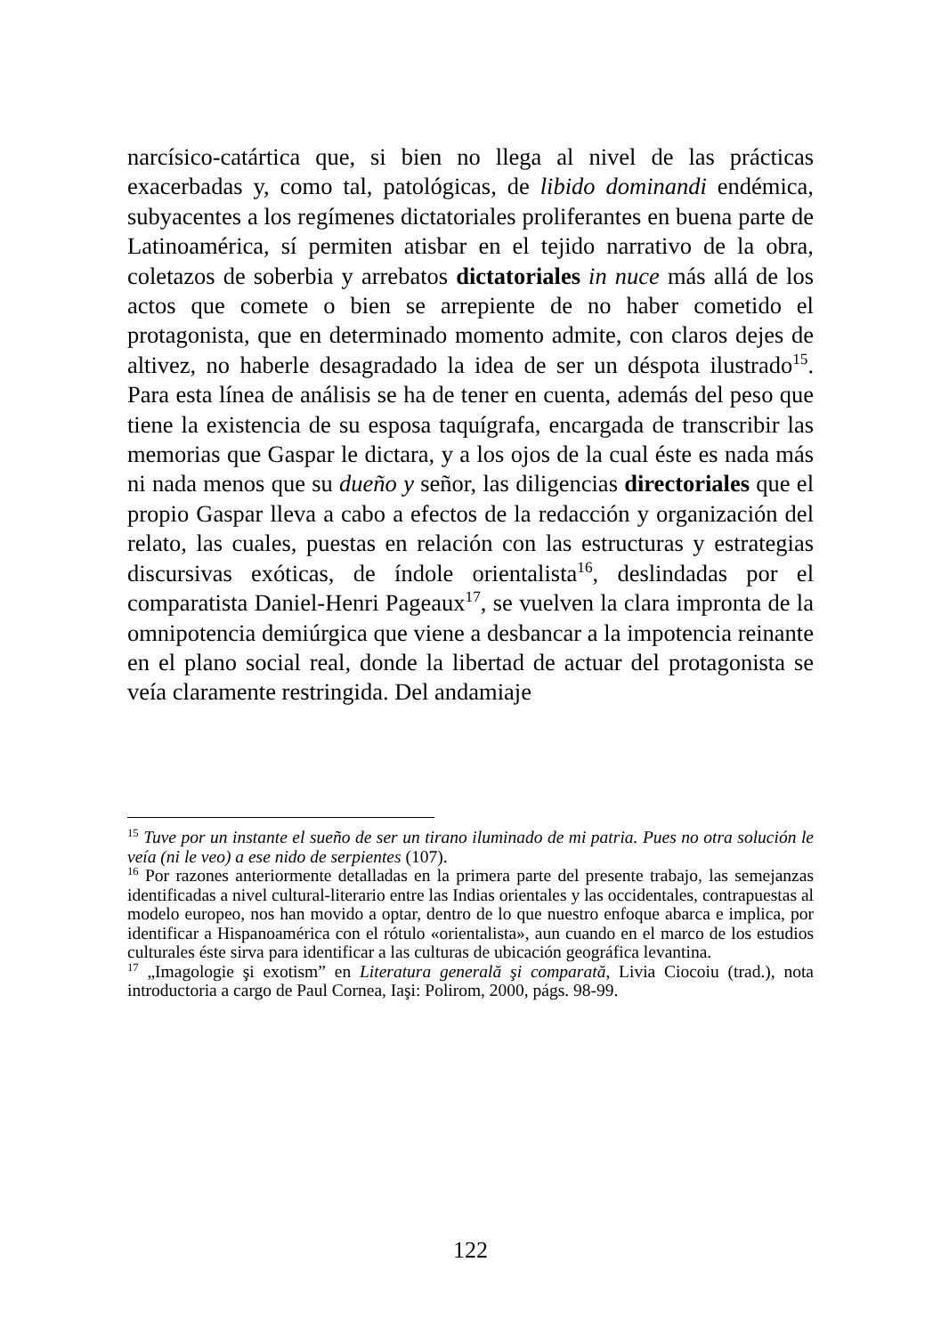narcísico-catártica que, si bien no llega al nivel de las prácticas exacerbadas y, como tal, patológicas, de libido dominandi endémica, subyacentes a los regímenes dictatoriales proliferantes en buena parte de Latinoamérica, sí permiten atisbar en el tejido narrativo de la obra, coletazos de soberbia y arrebatos dictatoriales in nuce más allá de los actos que comete o bien se arrepiente de no haber cometido el protagonista, que en determinado momento admite, con claros dejes de altivez, no haberle desagradado la idea de ser un déspota ilustrado<sup>15</sup>. Para esta línea de análisis se ha de tener en cuenta, además del peso que tiene la existencia de su esposa taquígrafa, encargada de transcribir las memorias que Gaspar le dictara, y a los ojos de la cual éste es nada más ni nada menos que su dueño y señor, las diligencias directoriales que el propio Gaspar lleva a cabo a efectos de la redacción y organización del relato, las cuales, puestas en relación con las estructuras y estrategias discursivas exóticas, de índole orientalista<sup>16</sup>, deslindadas por el comparatista Daniel-Henri Pageaux<sup>17</sup>, se vuelven la clara impronta de la omnipotencia demiúrgica que viene a desbancar a la impotencia reinante en el plano social real, donde la libertad de actuar del protagonista se veía claramente restringida. Del andamiaje
<sup>15</sup> Tuve por un instante el sueño de ser un tirano iluminado de mi patria. Pues no otra solución le veía (ni le veo) a ese nido de serpientes (107).
<sup>16</sup> Por razones anteriormente detalladas en la primera parte del presente trabajo, las semejanzas identificadas a nivel cultural-literario entre las Indias orientales y las occidentales, contrapuestas al modelo europeo, nos han movido a optar, dentro de lo que nuestro enfoque abarca e implica, por identificar a Hispanoamérica con el rótulo «orientalista», aun cuando en el marco de los estudios culturales éste sirva para identificar a las culturas de ubicación geográfica levantina.
<sup>17</sup> „Imagologie şi exotism” en Literatura generală şi comparată, Livia Ciocoiu (trad.), nota introductoria a cargo de Paul Cornea, Iaşi: Polirom, 2000, págs. 98-99.
122